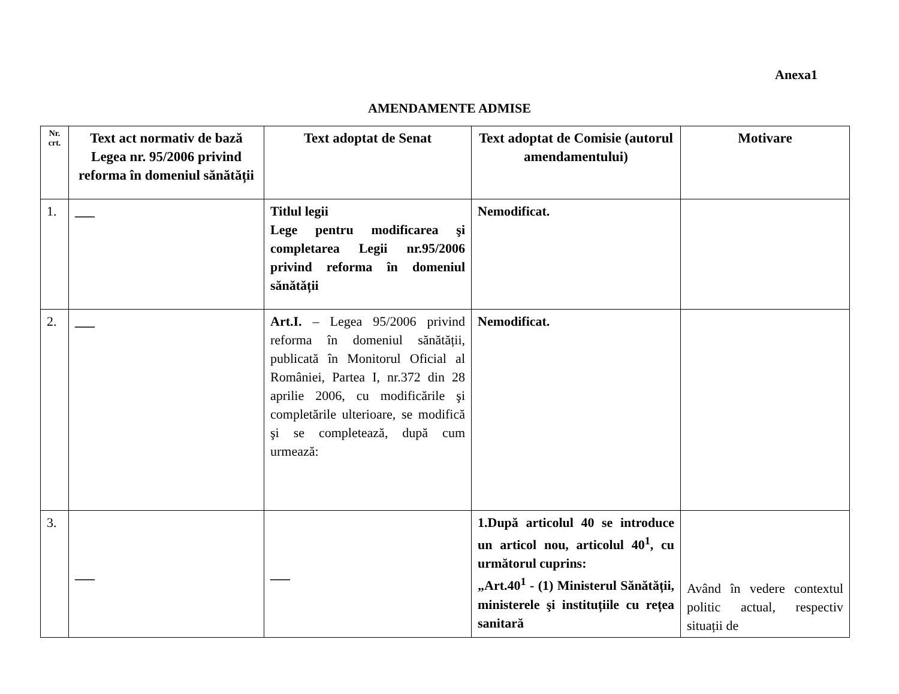Anexa1
AMENDAMENTE ADMISE
| Nr. crt. | Text act normativ de bază Legea nr. 95/2006 privind reforma în domeniul sănătății | Text adoptat de Senat | Text adoptat de Comisie (autorul amendamentului) | Motivare |
| --- | --- | --- | --- | --- |
| 1. | ___ | Titlul legii Lege pentru modificarea şi completarea Legii nr.95/2006 privind reforma în domeniul sănătății | Nemodificat. | |
| 2. | ___ | Art.I. – Legea 95/2006 privind reforma în domeniul sănătății, publicată în Monitorul Oficial al României, Partea I, nr.372 din 28 aprilie 2006, cu modificările şi completările ulterioare, se modifică şi se completează, după cum urmează: | Nemodificat. | |
| 3. | ___ | ___ | 1.După articolul 40 se introduce un articol nou, articolul 40<sup>1</sup>, cu următorul cuprins: „Art.40<sup>1</sup> - (1) Ministerul Sănătății, ministerele şi instituțiile cu rețea sanitară | Având în vedere contextul politic actual, respectiv situații de |